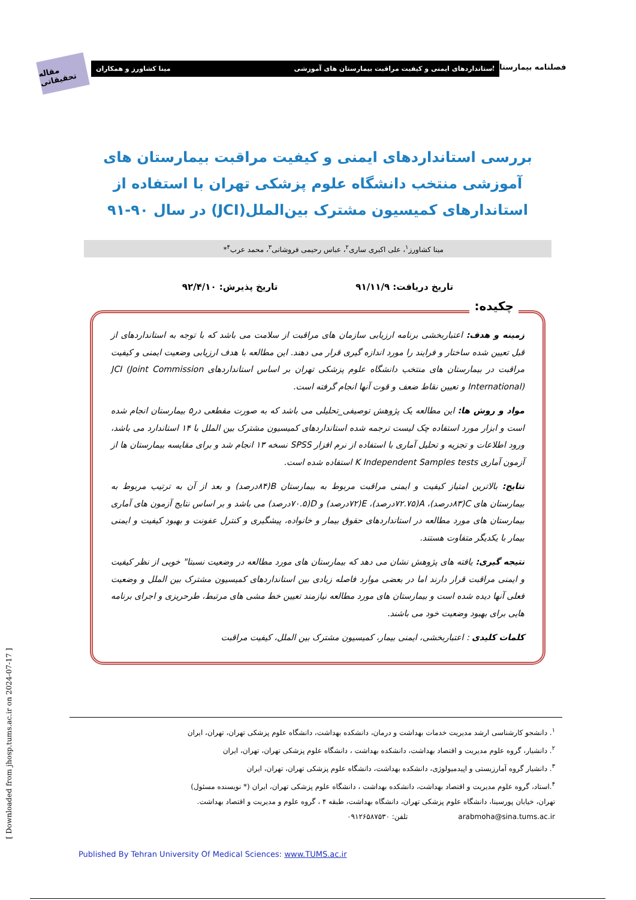مقاله تحقیقاتی
استانداردهای ایمنی و کیفیت مراقبت بیمارستان های آموزشی مینا کشاورز و همکاران فصلنامه بیمارستان
بررسی استانداردهای ایمنی و کیفیت مراقبت بیمارستان های آموزشی منتخب دانشگاه علوم پزشکی تهران با استفاده از استاندارهای کمیسیون مشترک بین‌الملل(JCI) در سال ۹۰-۹۱
مینا کشاورز<sup>۱</sup>، علی اکبری ساری<sup>۲</sup>، عباس رحیمی فروشانی<sup>۳</sup>، محمد عرب<sup>۴</sup>*
تاریخ دریافت: ۹۱/۱۱/۹ تاریخ پذیرش: ۹۲/۴/۱۰
چکیده:
زمینه و هدف: اعتباربخشی برنامه ارزیابی سازمان های مراقبت از سلامت می باشد که با توجه به استانداردهای از قبل تعیین شده ساختار و فرایند را مورد اندازه گیری قرار می دهند. این مطالعه با هدف ارزیابی وضعیت ایمنی و کیفیت مراقبت در بیمارستان های منتخب دانشگاه علوم پزشکی تهران بر اساس استانداردهای JCI (Joint Commission International) و تعیین نقاط ضعف و قوت آنها انجام گرفته است.
مواد و روش ها: این مطالعه یک پژوهش توصیفی_تحلیلی می باشد که به صورت مقطعی در۵ بیمارستان انجام شده است و ابزار مورد استفاده چک لیست ترجمه شده استانداردهای کمیسیون مشترک بین الملل با ۱۴ استاندارد می باشد، ورود اطلاعات و تجزیه و تحلیل آماری با استفاده از نرم افزار SPSS نسخه ۱۳ انجام شد و برای مقایسه بیمارستان ها از آزمون آماری K Independent Samples tests استفاده شده است.
نتایج: بالاترین امتیاز کیفیت و ایمنی مراقبت مربوط به بیمارستان B(۸۴درصد) و بعد از آن به ترتیب مربوط به بیمارستان های C(۸۳درصد)، A(۷۲.۷۵درصد)، E(۷۲درصد) و D(۷۰.۵درصد) می باشد و بر اساس نتایج آزمون های آماری بیمارستان های مورد مطالعه در استانداردهای حقوق بیمار و خانواده، پیشگیری و کنترل عفونت و بهبود کیفیت و ایمنی بیمار با یکدیگر متفاوت هستند.
نتیجه گیری: یافته های پژوهش نشان می دهد که بیمارستان های مورد مطالعه در وضعیت نسبتا" خوبی از نظر کیفیت و ایمنی مراقبت قرار دارند اما در بعضی موارد فاصله زیادی بین استانداردهای کمیسیون مشترک بین الملل و وضعیت فعلی آنها دیده شده است و بیمارستان های مورد مطالعه نیازمند تعیین خط مشی های مرتبط، طرحریزی و اجرای برنامه هایی برای بهبود وضعیت خود می باشند.
کلمات کلیدی : اعتباربخشی، ایمنی بیمار، کمیسیون مشترک بین الملل، کیفیت مراقبت
[ Downloaded from jhosp.tums.ac.ir on 2024-07-17 ]
<sup>۱</sup>. دانشجو کارشناسی ارشد مدیریت خدمات بهداشت و درمان، دانشکده بهداشت، دانشگاه علوم پزشکی تهران، تهران، ایران
<sup>۲</sup>. دانشیار، گروه علوم مدیریت و اقتصاد بهداشت، دانشکده بهداشت ، دانشگاه علوم پزشکی تهران، تهران، ایران
<sup>۳</sup>. دانشیار گروه آمارزیستی و اپیدمیولوژی، دانشکده بهداشت، دانشگاه علوم پزشکی تهران، تهران، ایران
<sup>۴</sup>.استاد، گروه علوم مدیریت و اقتصاد بهداشت، دانشکده بهداشت ، دانشگاه علوم پزشکی تهران، ایران (* نویسنده مسئول)
تهران، خیابان پورسینا، دانشگاه علوم پزشکی تهران، دانشگاه بهداشت، طبقه ۴ ، گروه علوم و مدیریت و اقتصاد بهداشت.
arabmoha@sina.tums.ac.ir تلفن: ۰۹۱۲۶۵۸۷۵۳۰
Published By Tehran University Of Medical Sciences: www.TUMS.ac.ir